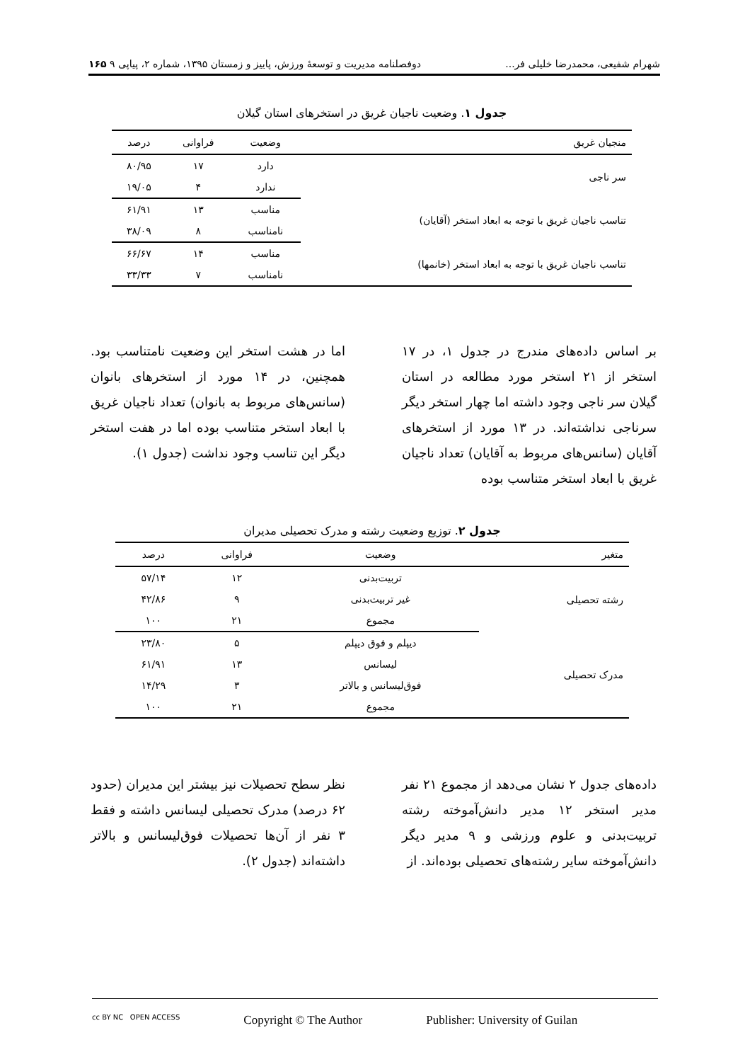شهرام شفیعی، محمدرضا خلیلی فر... دوفصلنامه مدیریت و توسعهٔ ورزش، پاییز و زمستان ۱۳۹۵، شماره ۲، پیاپی ۹ ۱۶۵
جدول ۱. وضعیت ناجیان غریق در استخرهای استان گیلان
| منجیان غریق | وضعیت | فراوانی | درصد |
| --- | --- | --- | --- |
| سر ناجی | دارد | ۱۷ | ۸۰/۹۵ |
| | ندارد | ۴ | ۱۹/۰۵ |
| تناسب ناجیان غریق با توجه به ابعاد استخر (آقایان) | مناسب | ۱۳ | ۶۱/۹۱ |
| | نامناسب | ۸ | ۳۸/۰۹ |
| تناسب ناجیان غریق با توجه به ابعاد استخر (خانمها) | مناسب | ۱۴ | ۶۶/۶۷ |
| | نامناسب | ۷ | ۳۳/۳۳ |
بر اساس داده‌های مندرج در جدول ۱، در ۱۷ استخر از ۲۱ استخر مورد مطالعه در استان گیلان سر ناجی وجود داشته اما چهار استخر دیگر سرناجی نداشته‌اند. در ۱۳ مورد از استخرهای آقایان (سانس‌های مربوط به آقایان) تعداد ناجیان غریق با ابعاد استخر متناسب بوده
اما در هشت استخر این وضعیت نامتناسب بود. همچنین، در ۱۴ مورد از استخرهای بانوان (سانس‌های مربوط به بانوان) تعداد ناجیان غریق با ابعاد استخر متناسب بوده اما در هفت استخر دیگر این تناسب وجود نداشت (جدول ۱).
جدول ۲. توزیع وضعیت رشته و مدرک تحصیلی مدیران
| متغیر | وضعیت | فراوانی | درصد |
| --- | --- | --- | --- |
| رشته تحصیلی | تربیت‌بدنی | ۱۲ | ۵۷/۱۴ |
| | غیر تربیت‌بدنی | ۹ | ۴۲/۸۶ |
| | مجموع | ۲۱ | ۱۰۰ |
| مدرک تحصیلی | دیپلم و فوق دیپلم | ۵ | ۲۳/۸۰ |
| | لیسانس | ۱۳ | ۶۱/۹۱ |
| | فوق‌لیسانس و بالاتر | ۳ | ۱۴/۲۹ |
| | مجموع | ۲۱ | ۱۰۰ |
داده‌های جدول ۲ نشان می‌دهد از مجموع ۲۱ نفر مدیر استخر ۱۲ مدیر دانش‌آموخته رشته تربیت‌بدنی و علوم ورزشی و ۹ مدیر دیگر دانش‌آموخته سایر رشته‌های تحصیلی بوده‌اند. از
نظر سطح تحصیلات نیز بیشتر این مدیران (حدود ۶۲ درصد) مدرک تحصیلی لیسانس داشته و فقط ۳ نفر از آن‌ها تحصیلات فوق‌لیسانس و بالاتر داشته‌اند (جدول ۲).
cc BY NC OPEN ACCESS Copyright © The Author Publisher: University of Guilan